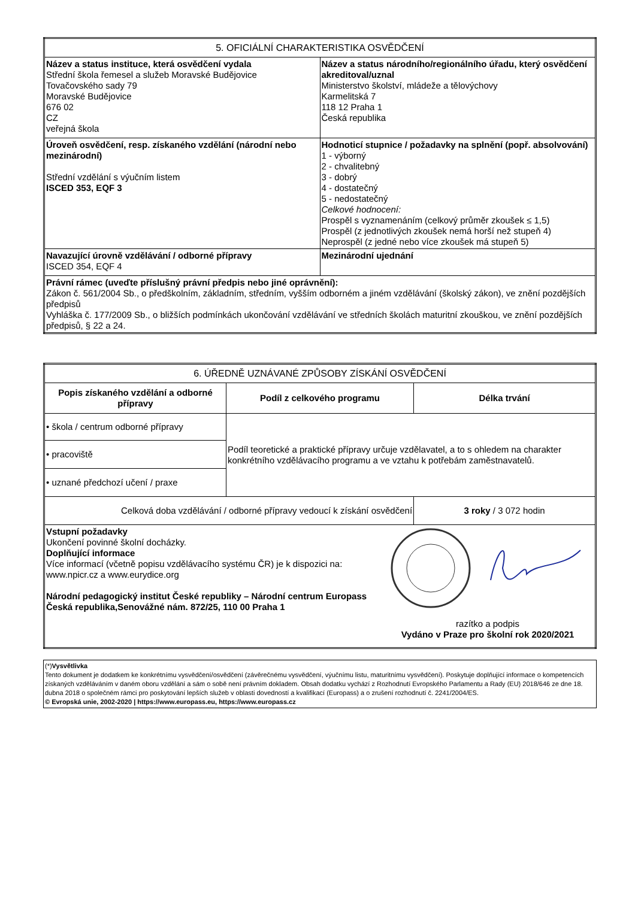| 5. OFICIÁLNÍ CHARAKTERISTIKA OSVĚDČENÍ | |
| Název a status instituce, která osvědčení vydala Střední škola řemesel a služeb Moravské Budějovice Tovačovského sady 79 Moravské Budějovice 676 02 CZ veřejná škola | Název a status národního/regionálního úřadu, který osvědčení akreditoval/uznal Ministerstvo školství, mládeže a tělovýchovy Karmelitská 7 118 12 Praha 1 Česká republika |
| Úroveň osvědčení, resp. získaného vzdělání (národní nebo mezinárodní) Střední vzdělání s výučním listem ISCED 353, EQF 3 | Hodnoticí stupnice / požadavky na splnění (popř. absolvování) 1 - výborný 2 - chvalitebný 3 - dobrý 4 - dostatečný 5 - nedostatečný Celkové hodnocení: Prospěl s vyznamenáním (celkový průměr zkoušek ≤ 1,5) Prospěl (z jednotlivých zkoušek nemá horší než stupeň 4) Neprospěl (z jedné nebo více zkoušek má stupeň 5) |
| Navazující úrovně vzdělávání / odborné přípravy ISCED 354, EQF 4 | Mezinárodní ujednání |
| Právní rámec (uveďte příslušný právní předpis nebo jiné oprávnění): Zákon č. 561/2004 Sb., o předškolním, základním, středním, vyšším odborném a jiném vzdělávání (školský zákon), ve znění pozdějších předpisů Vyhláška č. 177/2009 Sb., o bližších podmínkách ukončování vzdělávání ve středních školách maturitní zkouškou, ve znění pozdějších předpisů, § 22 a 24. | |
| 6. ÚŘEDNĚ UZNÁVANÉ ZPŮSOBY ZÍSKÁNÍ OSVĚDČENÍ | | |
| Popis získaného vzdělání a odborné přípravy | Podíl z celkového programu | Délka trvání |
| • škola / centrum odborné přípravy | Podíl teoretické a praktické přípravy určuje vzdělavatel, a to s ohledem na charakter konkrétního vzdělávacího programu a ve vztahu k potřebám zaměstnavatelů. | |
| • pracoviště | | |
| • uznané předchozí učení / praxe | | |
| Celková doba vzdělávání / odborné přípravy vedoucí k získání osvědčení | | 3 roky / 3 072 hodin |
| Vstupní požadavky Ukončení povinné školní docházky. Doplňující informace Více informací (včetně popisu vzdělávacího systému ČR) je k dispozici na: www.npicr.cz a www.eurydice.org Národní pedagogický institut České republiky – Národní centrum Europass Česká republika,Senovážné nám. 872/25, 110 00 Praha 1 razítko a podpis Vydáno v Praze pro školní rok 2020/2021 | | |
| (*) Vysvětlivka Tento dokument je dodatkem ke konkrétnímu vysvědčení/osvědčení (závěrečnému vysvědčení, výučnímu listu, maturitnímu vysvědčení). Poskytuje doplňující informace o kompetencích získaných vzděláváním v daném oboru vzdělání a sám o sobě není právním dokladem. Obsah dodatku vychází z Rozhodnutí Evropského Parlamentu a Rady (EU) 2018/646 ze dne 18. dubna 2018 o společném rámci pro poskytování lepších služeb v oblasti dovedností a kvalifikací (Europass) a o zrušení rozhodnutí č. 2241/2004/ES. © Evropská unie, 2002-2020 / https://www.europass.eu, https://www.europass.cz |